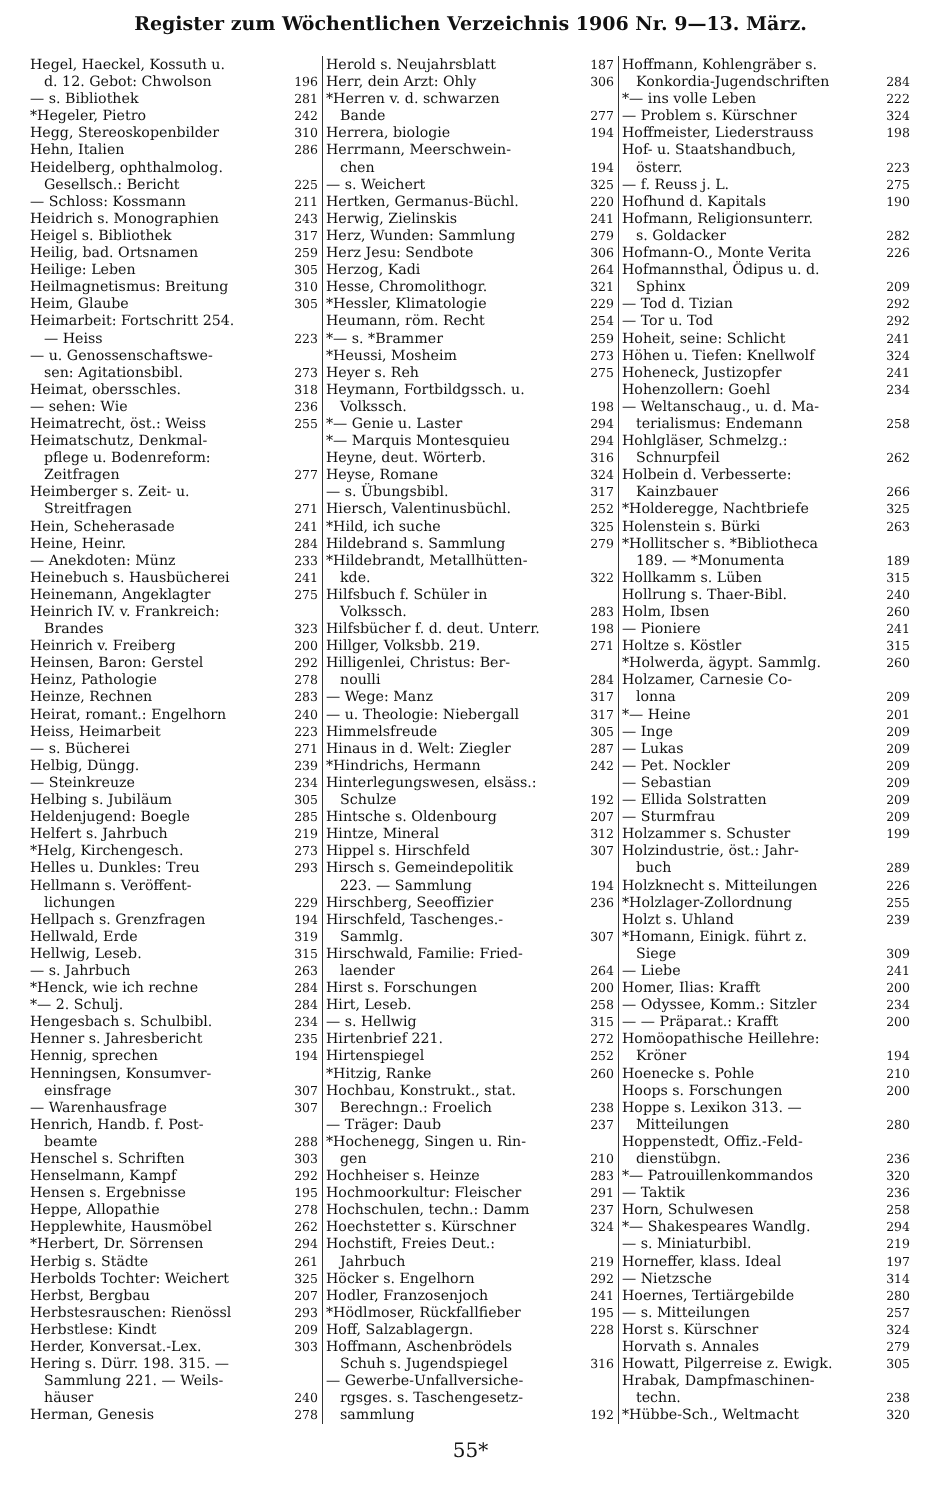Register zum Wöchentlichen Verzeichnis 1906 Nr. 9—13. März.
Hegel, Haeckel, Kossuth u.
d. 12. Gebot: Chwolson 196
— s. Bibliothek 281
*Hegeler, Pietro 242
Hegg, Stereoskopenbilder 310
Hehn, Italien 286
Heidelberg, ophthalmolog.
Gesellsch.: Bericht 225
— Schloss: Kossmann 211
Heidrich s. Monographien 243
Heigel s. Bibliothek 317
Heilig, bad. Ortsnamen 259
Heilige: Leben 305
Heilmagnetismus: Breitung 310
Heim, Glaube 305
Heimarbeit: Fortschritt 254.
— Heiss 223
— u. Genossenschaftswe-
sen: Agitationsbibl. 273
Heimat, obersschles. 318
— sehen: Wie 236
Heimatrecht, öst.: Weiss 255
Heimatschutz, Denkmal-
pflege u. Bodenreform:
Zeitfragen 277
Heimberger s. Zeit- u.
Streitfragen 271
Hein, Scheherasade 241
Heine, Heinr. 284
— Anekdoten: Münz 233
Heinebuch s. Hausbücherei 241
Heinemann, Angeklagter 275
Heinrich IV. v. Frankreich:
Brandes 323
Heinrich v. Freiberg 200
Heinsen, Baron: Gerstel 292
Heinz, Pathologie 278
Heinze, Rechnen 283
Heirat, romant.: Engelhorn 240
Heiss, Heimarbeit 223
— s. Bücherei 271
Helbig, Düngg. 239
— Steinkreuze 234
Helbing s. Jubiläum 305
Heldenjugend: Boegle 285
Helfert s. Jahrbuch 219
*Helg, Kirchengesch. 273
Helles u. Dunkles: Treu 293
Hellmann s. Veröffent-
lichungen 229
Hellpach s. Grenzfragen 194
Hellwald, Erde 319
Hellwig, Leseb. 315
— s. Jahrbuch 263
*Henck, wie ich rechne 284
*— 2. Schulj. 284
Hengesbach s. Schulbibl. 234
Henner s. Jahresbericht 235
Hennig, sprechen 194
Henningsen, Konsumver-
einsfrage 307
— Warenhausfrage 307
Henrich, Handb. f. Post-
beamte 288
Henschel s. Schriften 303
Henselmann, Kampf 292
Hensen s. Ergebnisse 195
Heppe, Allopathie 278
Hepplewhite, Hausmöbel 262
*Herbert, Dr. Sörrensen 294
Herbig s. Städte 261
Herbolds Tochter: Weichert 325
Herbst, Bergbau 207
Herbstesrauschen: Rienössl 293
Herbstlese: Kindt 209
Herder, Konversat.-Lex. 303
Hering s. Dürr. 198. 315. —
Sammlung 221. — Weils-
häuser 240
Herman, Genesis 278
Herold s. Neujahrsblatt 187
Herr, dein Arzt: Ohly 306
*Herren v. d. schwarzen
Bande 277
Herrera, biologie 194
Herrmann, Meerschwein-
chen 194
— s. Weichert 325
Hertken, Germanus-Büchl. 220
Herwig, Zielinskis 241
Herz, Wunden: Sammlung 279
Herz Jesu: Sendbote 306
Herzog, Kadi 264
Hesse, Chromolithogr. 321
*Hessler, Klimatologie 229
Heumann, röm. Recht 254
*— s. *Brammer 259
*Heussi, Mosheim 273
Heyer s. Reh 275
Heymann, Fortbildgssch. u.
Volkssch. 198
*— Genie u. Laster 294
*— Marquis Montesquieu 294
Heyne, deut. Wörterb. 316
Heyse, Romane 324
— s. Übungsbibl. 317
Hiersch, Valentinusbüchl. 252
*Hild, ich suche 325
Hildebrand s. Sammlung 279
*Hildebrandt, Metallhütten-
kde. 322
Hilfsbuch f. Schüler in
Volkssch. 283
Hilfsbücher f. d. deut. Unterr. 198
Hillger, Volksbb. 219. 271
Hilligenlei, Christus: Ber-
noulli 284
— Wege: Manz 317
— u. Theologie: Niebergall 317
Himmelsfreude 305
Hinaus in d. Welt: Ziegler 287
*Hindrichs, Hermann 242
Hinterlegungswesen, elsäss.:
Schulze 192
Hintsche s. Oldenbourg 207
Hintze, Mineral 312
Hippel s. Hirschfeld 307
Hirsch s. Gemeindepolitik
223. — Sammlung 194
Hirschberg, Seeoffizier 236
Hirschfeld, Taschenges.-
Sammlg. 307
Hirschwald, Familie: Fried-
laender 264
Hirst s. Forschungen 200
Hirt, Leseb. 258
— s. Hellwig 315
Hirtenbrief 221. 272
Hirtenspiegel 252
*Hitzig, Ranke 260
Hochbau, Konstrukt., stat.
Berechngn.: Froelich 238
— Träger: Daub 237
*Hochenegg, Singen u. Rin-
gen 210
Hochheiser s. Heinze 283
Hochmoorkultur: Fleischer 291
Hochschulen, techn.: Damm 237
Hoechstetter s. Kürschner 324
Hochstift, Freies Deut.:
Jahrbuch 219
Höcker s. Engelhorn 292
Hodler, Franzosenjoch 241
*Hödlmoser, Rückfallfieber 195
Hoff, Salzablagergn. 228
Hoffmann, Aschenbrödels
Schuh s. Jugendspiegel 316
— Gewerbe-Unfallversiche-
rgsges. s. Taschengesetz-
sammlung 192
Hoffmann, Kohlengräber s.
Konkordia-Jugendschriften 284
*— ins volle Leben 222
— Problem s. Kürschner 324
Hoffmeister, Liederstrauss 198
Hof- u. Staatshandbuch,
österr. 223
— f. Reuss j. L. 275
Hofhund d. Kapitals 190
Hofmann, Religionsunterr.
s. Goldacker 282
Hofmann-O., Monte Verita 226
Hofmannsthal, Ödipus u. d.
Sphinx 209
— Tod d. Tizian 292
— Tor u. Tod 292
Hoheit, seine: Schlicht 241
Höhen u. Tiefen: Knellwolf 324
Hoheneck, Justizopfer 241
Hohenzollern: Goehl 234
— Weltanschaug., u. d. Ma-
terialismus: Endemann 258
Hohlgläser, Schmelzg.:
Schnurpfeil 262
Holbein d. Verbesserte:
Kainzbauer 266
*Holderegge, Nachtbriefe 325
Holenstein s. Bürki 263
*Hollitscher s. *Bibliotheca
189. — *Monumenta 189
Hollkamm s. Lüben 315
Hollrung s. Thaer-Bibl. 240
Holm, Ibsen 260
— Pioniere 241
Holtze s. Köstler 315
*Holwerda, ägypt. Sammlg. 260
Holzamer, Carnesie Co-
lonna 209
*— Heine 201
— Inge 209
— Lukas 209
— Pet. Nockler 209
— Sebastian 209
— Ellida Solstratten 209
— Sturmfrau 209
Holzammer s. Schuster 199
Holzindustrie, öst.: Jahr-
buch 289
Holzknecht s. Mitteilungen 226
*Holzlager-Zollordnung 255
Holzt s. Uhland 239
*Homann, Einigk. führt z.
Siege 309
— Liebe 241
Homer, Ilias: Krafft 200
— Odyssee, Komm.: Sitzler 234
— — Präparat.: Krafft 200
Homöopathische Heillehre:
Kröner 194
Hoenecke s. Pohle 210
Hoops s. Forschungen 200
Hoppe s. Lexikon 313. —
Mitteilungen 280
Hoppenstedt, Offiz.-Feld-
dienstübgn. 236
*— Patrouillenkommandos 320
— Taktik 236
Horn, Schulwesen 258
*— Shakespeares Wandlg. 294
— s. Miniaturbibl. 219
Horneffer, klass. Ideal 197
— Nietzsche 314
Hoernes, Tertiärgebilde 280
— s. Mitteilungen 257
Horst s. Kürschner 324
Horvath s. Annales 279
Howatt, Pilgerreise z. Ewigk. 305
Hrabak, Dampfmaschinen-
techn. 238
*Hübbe-Sch., Weltmacht 320
55*